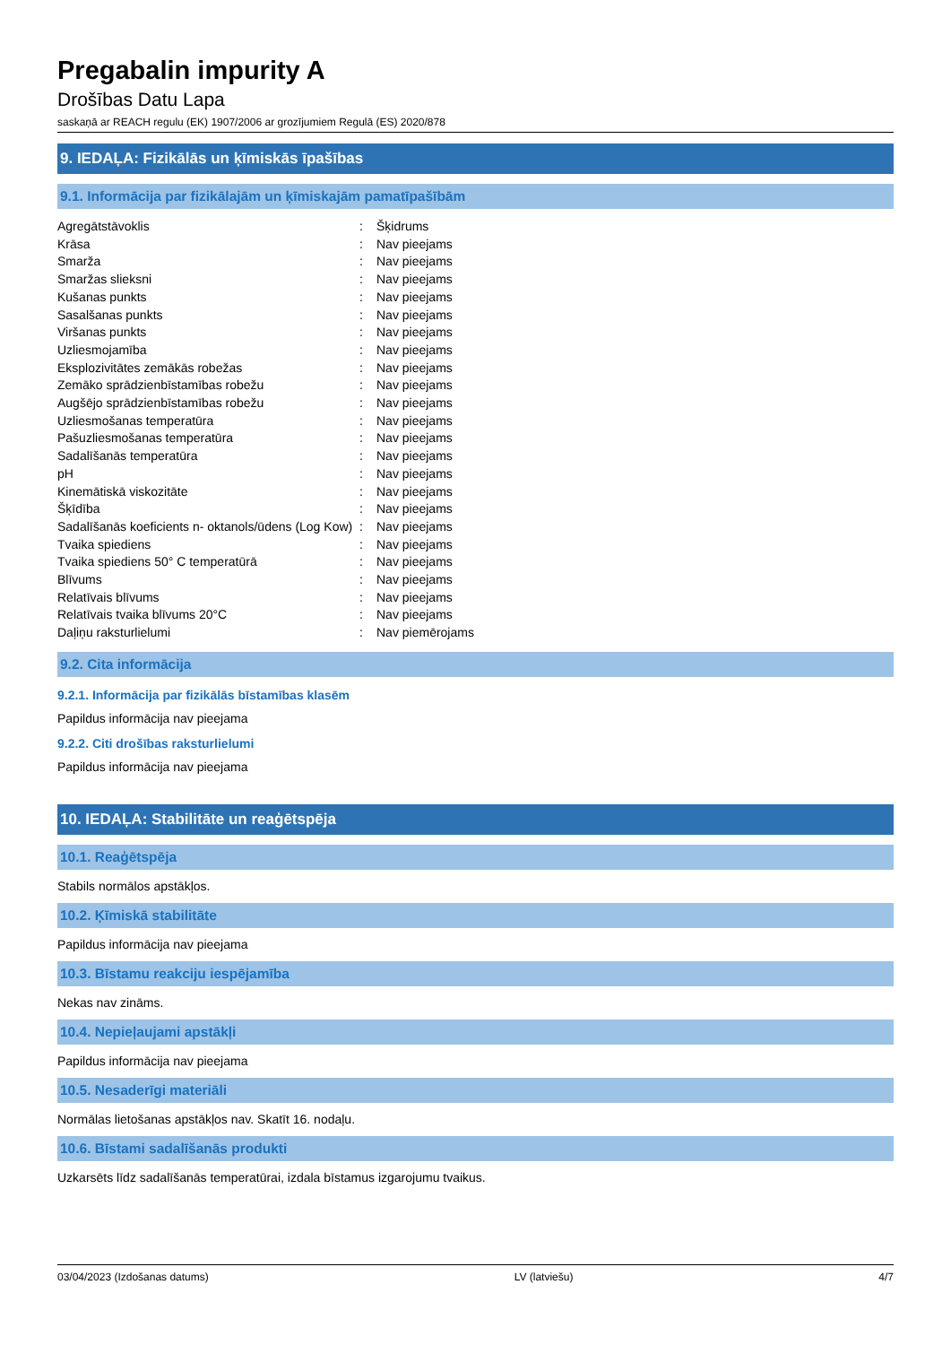Pregabalin impurity A
Drošības Datu Lapa
saskaņā ar REACH regulu (EK) 1907/2006 ar grozījumiem Regulā (ES) 2020/878
9. IEDAĻA: Fizikālās un ķīmiskās īpašības
9.1. Informācija par fizikālajām un ķīmiskajām pamatīpašībām
| Agregātstāvoklis | : | Šķidrums |
| Krāsa | : | Nav pieejams |
| Smarža | : | Nav pieejams |
| Smaržas slieksni | : | Nav pieejams |
| Kušanas punkts | : | Nav pieejams |
| Sasalšanas punkts | : | Nav pieejams |
| Viršanas punkts | : | Nav pieejams |
| Uzliesmojamība | : | Nav pieejams |
| Eksplozivitātes zemākās robežas | : | Nav pieejams |
| Zemāko sprādzienbīstamības robežu | : | Nav pieejams |
| Augšējo sprādzienbīstamības robežu | : | Nav pieejams |
| Uzliesmošanas temperatūra | : | Nav pieejams |
| Pašuzliesmošanas temperatūra | : | Nav pieejams |
| Sadalīšanās temperatūra | : | Nav pieejams |
| pH | : | Nav pieejams |
| Kinemātiskā viskozitāte | : | Nav pieejams |
| Šķīdība | : | Nav pieejams |
| Sadalīšanās koeficients n- oktanols/ūdens (Log Kow) | : | Nav pieejams |
| Tvaika spiediens | : | Nav pieejams |
| Tvaika spiediens 50° C temperatūrā | : | Nav pieejams |
| Blīvums | : | Nav pieejams |
| Relatīvais blīvums | : | Nav pieejams |
| Relatīvais tvaika blīvums 20°C | : | Nav pieejams |
| Daļiņu raksturlielumi | : | Nav piemērojams |
9.2. Cita informācija
9.2.1. Informācija par fizikālās bīstamības klasēm
Papildus informācija nav pieejama
9.2.2. Citi drošības raksturlielumi
Papildus informācija nav pieejama
10. IEDAĻA: Stabilitāte un reaģētspēja
10.1. Reaģētspēja
Stabils normālos apstākļos.
10.2. Ķīmiskā stabilitāte
Papildus informācija nav pieejama
10.3. Bīstamu reakciju iespējamība
Nekas nav zināms.
10.4. Nepieļaujami apstākļi
Papildus informācija nav pieejama
10.5. Nesaderīgi materiāli
Normālas lietošanas apstākļos nav. Skatīt 16. nodaļu.
10.6. Bīstami sadalīšanās produkti
Uzkarsēts līdz sadalīšanās temperatūrai, izdala bīstamus izgarojumu tvaikus.
03/04/2023 (Izdošanas datums) LV (latviešu) 4/7